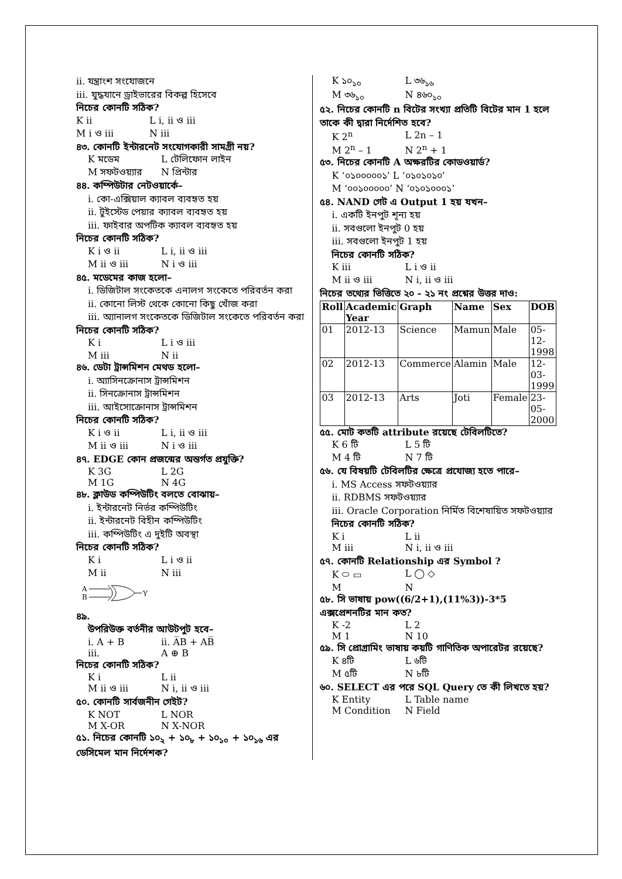ii. যন্ত্রাংশ সংযোজনে
iii. যুদ্ধযানে ড্রাইভারের বিকল্প হিসেবে
নিচের কোনটি সঠিক?
K ii L i, ii ও iii
M i ও iii N iii
৪৩. কোনটি ইন্টারনেট সংযোগকারী সামগ্রী নয়?
K মডেম L টেলিফোন লাইন
M সফটওয়্যার N প্রিন্টার
৪৪. কম্পিউটার নেটওয়ার্কে–
i. কো-এক্সিয়াল ক্যাবল ব্যবহৃত হয়
ii. টুইস্টেড পেয়ার ক্যাবল ব্যবহৃত হয়
iii. ফাইবার অপটিক ক্যাবল ব্যবহৃত হয়
নিচের কোনটি সঠিক?
K i ও ii L i, ii ও iii
M ii ও iii N i ও iii
৪৫. মডেমের কাজ হলো–
i. ডিজিটাল সংকেতকে এনালগ সংকেতে পরিবর্তন করা
ii. কোনো লিস্ট থেকে কোনো কিছু খোঁজ করা
iii. অ্যানালগ সংকেতকে ডিজিটাল সংকেতে পরিবর্তন করা
নিচের কোনটি সঠিক?
K i L i ও iii
M iii N ii
৪৬. ডেটা ট্রান্সমিশন মেথড হলো–
i. অ্যাসিনক্রোনাস ট্রান্সমিশন
ii. সিনক্রোনাস ট্রান্সমিশন
iii. আইসোক্রোনাস ট্রান্সমিশন
নিচের কোনটি সঠিক?
K i ও ii L i, ii ও iii
M ii ও iii N i ও iii
৪৭. EDGE কোন প্রজন্মের অন্তর্গত প্রযুক্তি?
K 3G L 2G
M 1G N 4G
৪৮. ক্লাউড কম্পিউটিং বলতে বোঝায়–
i. ইন্টারনেট নির্ভর কম্পিউটিং
ii. ইন্টারনেট বিহীন কম্পিউটিং
iii. কম্পিউটিং এ দুইটি অবস্থা
নিচের কোনটি সঠিক?
K i L i ও ii
M ii N iii
A
B
Y
৪৯.
উপরিউক্ত বর্তনীর আউটপুট হবে–
i. A + B ii. A̅B + AB̅
iii. A ⊕ B
নিচের কোনটি সঠিক?
K i L ii
M ii ও iii N i, ii ও iii
৫০. কোনটি সার্বজনীন গেইট?
K NOT L NOR
M X-OR N X-NOR
৫১. নিচের কোনটি ১০<sub>২</sub> + ১০<sub>৮</sub> + ১০<sub>১০</sub> + ১০<sub>১৬</sub> এর ডেসিমেল মান নির্দেশক?
K ১০<sub>১০</sub> L ৩৬<sub>১৬</sub>
M ৩৬<sub>১০</sub> N ৪৬০<sub>১০</sub>
৫২. নিচের কোনটি n বিটের সংখ্যা প্রতিটি বিটের মান 1 হলে তাকে কী দ্বারা নির্দেশিত হবে?
K 2<sup>n</sup> L 2n – 1
M 2<sup>n</sup> – 1 N 2<sup>n</sup> + 1
৫৩. নিচের কোনটি A অক্ষরটির কোডওয়ার্ড?
K ‘০১০০০০০১’ L ‘০১০১০১০’
M ‘০০১০০০০০’ N ‘০১০১০০০১’
৫৪. NAND গেট এ Output 1 হয় যখন–
i. একটি ইনপুট শূন্য হয়
ii. সবগুলো ইনপুট 0 হয়
iii. সবগুলো ইনপুট 1 হয়
নিচের কোনটি সঠিক?
K iii L i ও ii
M ii ও iii N i, ii ও iii
নিচের তথ্যের ভিত্তিতে ২০ - ২১ নং প্রশ্নের উত্তর দাও:
| Roll | Academic Year | Graph | Name | Sex | DOB |
| 01 | 2012-13 | Science | Mamun | Male | 05-12-1998 |
| 02 | 2012-13 | Commerce | Alamin | Male | 12-03-1999 |
| 03 | 2012-13 | Arts | Joti | Female | 23-05-2000 |
৫৫. মোট কতটি attribute রয়েছে টেবিলটিতে?
K 6 টি L 5 টি
M 4 টি N 7 টি
৫৬. যে বিষয়টি টেবিলটির ক্ষেত্রে প্রযোজ্য হতে পারে–
i. MS Access সফটওয়্যার
ii. RDBMS সফটওয়্যার
iii. Oracle Corporation নির্মিত বিশেষায়িত সফটওয়্যার
নিচের কোনটি সঠিক?
K i L ii
M iii N i, ii ও iii
৫৭. কোনটি Relationship এর Symbol ?
K ⬭ ▭ L ◯ ◇
M N
৫৮. সি ভাষায় pow((6/2+1),(11%3))-3*5 এক্সপ্রেশনটির মান কত?
K -2 L 2
M 1 N 10
৫৯. সি প্রোগ্রামিং ভাষায় কয়টি গাণিতিক অপারেটর রয়েছে?
K ৪টি L ৬টি
M ৫টি N ৮টি
৬০. SELECT এর পরে SQL Query তে কী লিখতে হয়?
K Entity L Table name
M Condition N Field